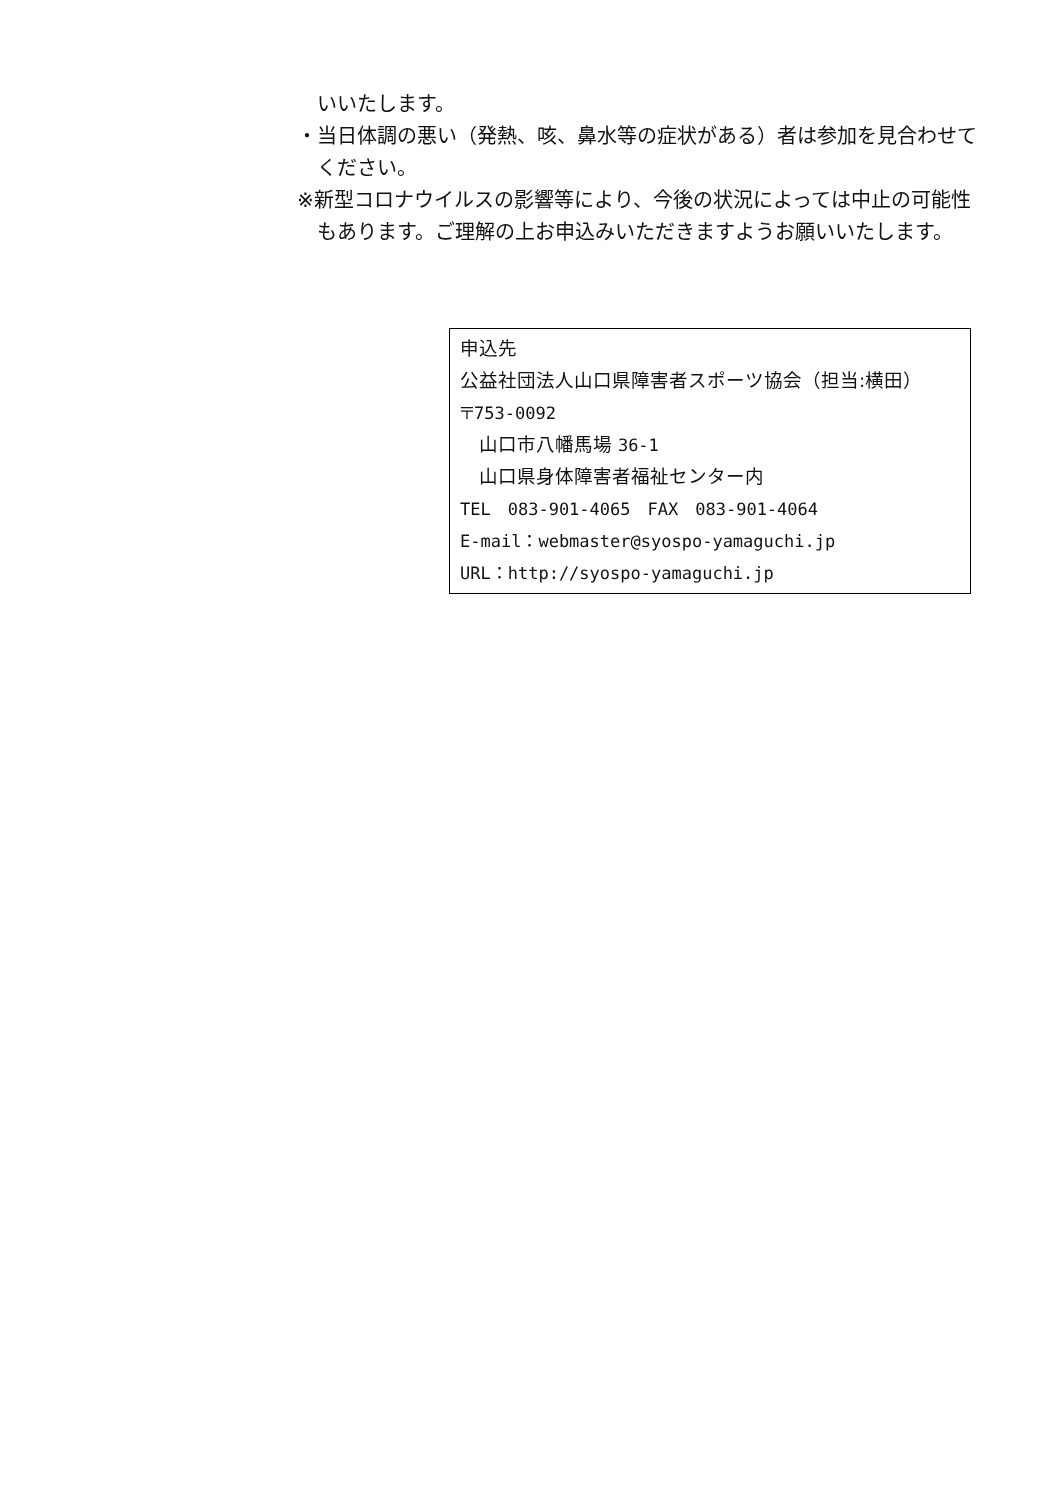いいたします。
・当日体調の悪い（発熱、咳、鼻水等の症状がある）者は参加を見合わせてください。
※新型コロナウイルスの影響等により、今後の状況によっては中止の可能性もあります。ご理解の上お申込みいただきますようお願いいたします。
申込先
公益社団法人山口県障害者スポーツ協会（担当:横田）
〒753-0092
　山口市八幡馬場 36-1
　山口県身体障害者福祉センター内
TEL　083-901-4065　FAX　083-901-4064
E-mail：webmaster@syospo-yamaguchi.jp
URL：http://syospo-yamaguchi.jp